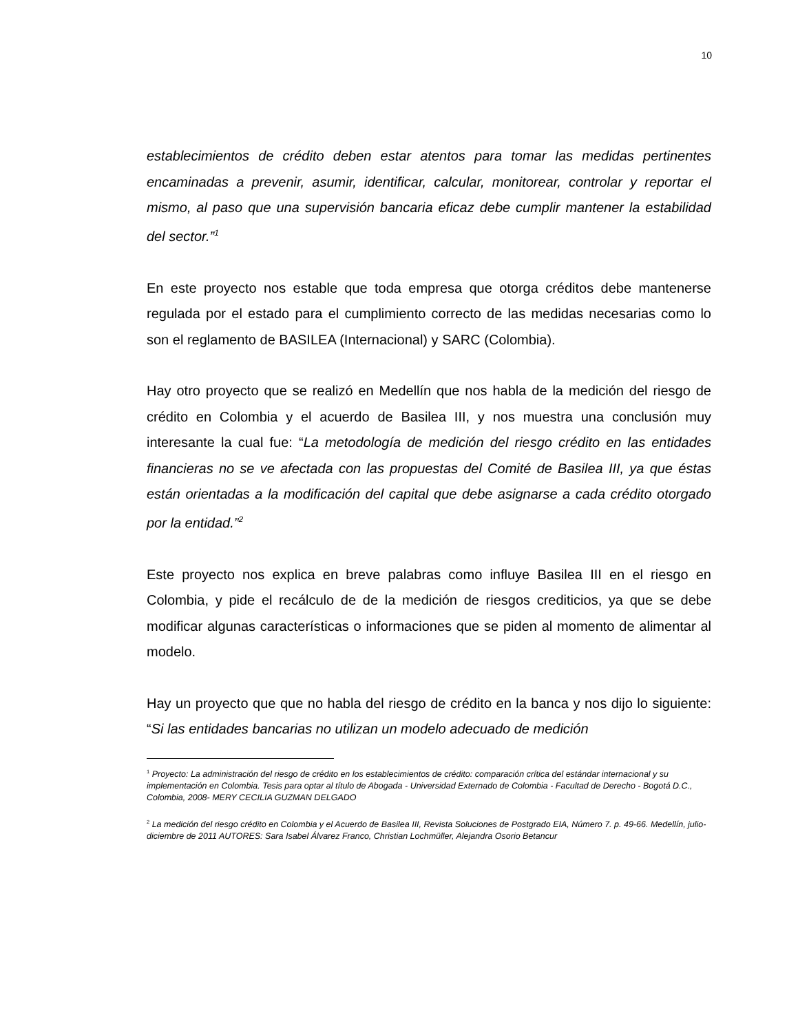10
establecimientos de crédito deben estar atentos para tomar las medidas pertinentes encaminadas a prevenir, asumir, identificar, calcular, monitorear, controlar y reportar el mismo, al paso que una supervisión bancaria eficaz debe cumplir mantener la estabilidad del sector.”<sup>1</sup>
En este proyecto nos estable que toda empresa que otorga créditos debe mantenerse regulada por el estado para el cumplimiento correcto de las medidas necesarias como lo son el reglamento de BASILEA (Internacional) y SARC (Colombia).
Hay otro proyecto que se realizó en Medellín que nos habla de la medición del riesgo de crédito en Colombia y el acuerdo de Basilea III, y nos muestra una conclusión muy interesante la cual fue: “La metodología de medición del riesgo crédito en las entidades financieras no se ve afectada con las propuestas del Comité de Basilea III, ya que éstas están orientadas a la modificación del capital que debe asignarse a cada crédito otorgado por la entidad.”<sup>2</sup>
Este proyecto nos explica en breve palabras como influye Basilea III en el riesgo en Colombia, y pide el recálculo de de la medición de riesgos crediticios, ya que se debe modificar algunas características o informaciones que se piden al momento de alimentar al modelo.
Hay un proyecto que que no habla del riesgo de crédito en la banca y nos dijo lo siguiente: “Si las entidades bancarias no utilizan un modelo adecuado de medición
<sup>1</sup> Proyecto: La administración del riesgo de crédito en los establecimientos de crédito: comparación crítica del estándar internacional y su implementación en Colombia. Tesis para optar al título de Abogada - Universidad Externado de Colombia - Facultad de Derecho - Bogotá D.C., Colombia, 2008- MERY CECILIA GUZMAN DELGADO
<sup>2</sup> La medición del riesgo crédito en Colombia y el Acuerdo de Basilea III, Revista Soluciones de Postgrado EIA, Número 7. p. 49-66. Medellín, julio-diciembre de 2011 AUTORES: Sara Isabel Álvarez Franco, Christian Lochmüller, Alejandra Osorio Betancur